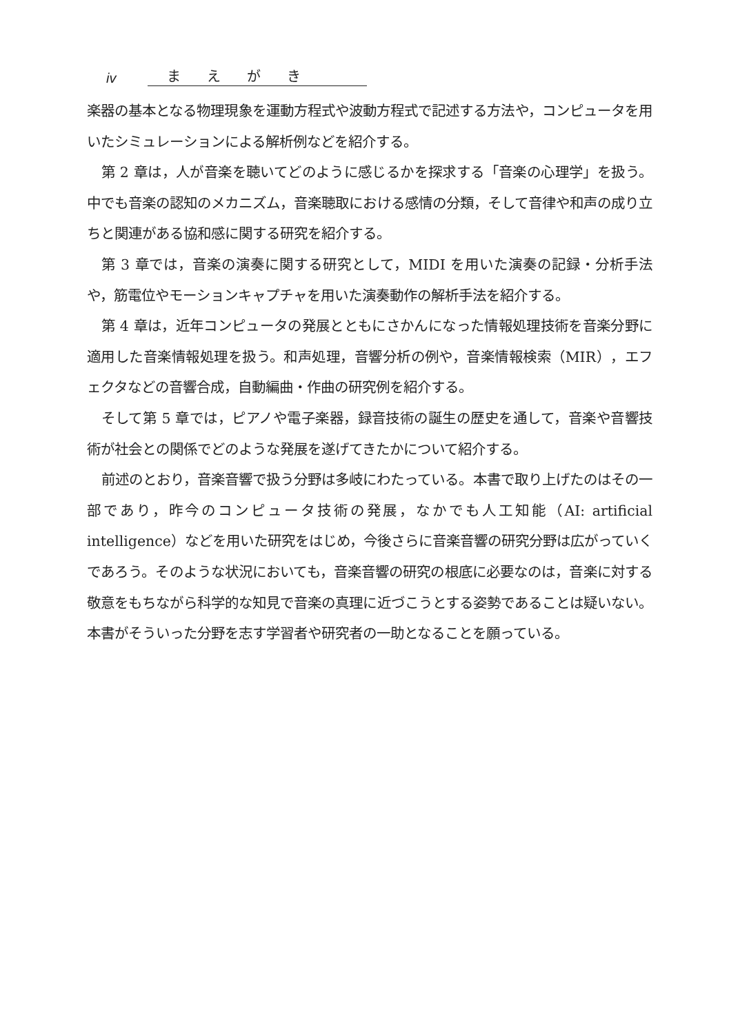iv まえがき
楽器の基本となる物理現象を運動方程式や波動方程式で記述する方法や，コンピュータを用いたシミュレーションによる解析例などを紹介する。
第 2 章は，人が音楽を聴いてどのように感じるかを探求する「音楽の心理学」を扱う。中でも音楽の認知のメカニズム，音楽聴取における感情の分類，そして音律や和声の成り立ちと関連がある協和感に関する研究を紹介する。
第 3 章では，音楽の演奏に関する研究として，MIDI を用いた演奏の記録・分析手法や，筋電位やモーションキャプチャを用いた演奏動作の解析手法を紹介する。
第 4 章は，近年コンピュータの発展とともにさかんになった情報処理技術を音楽分野に適用した音楽情報処理を扱う。和声処理，音響分析の例や，音楽情報検索（MIR），エフェクタなどの音響合成，自動編曲・作曲の研究例を紹介する。
そして第 5 章では，ピアノや電子楽器，録音技術の誕生の歴史を通して，音楽や音響技術が社会との関係でどのような発展を遂げてきたかについて紹介する。
前述のとおり，音楽音響で扱う分野は多岐にわたっている。本書で取り上げたのはその一部であり，昨今のコンピュータ技術の発展，なかでも人工知能（AI: artificial intelligence）などを用いた研究をはじめ，今後さらに音楽音響の研究分野は広がっていくであろう。そのような状況においても，音楽音響の研究の根底に必要なのは，音楽に対する敬意をもちながら科学的な知見で音楽の真理に近づこうとする姿勢であることは疑いない。本書がそういった分野を志す学習者や研究者の一助となることを願っている。